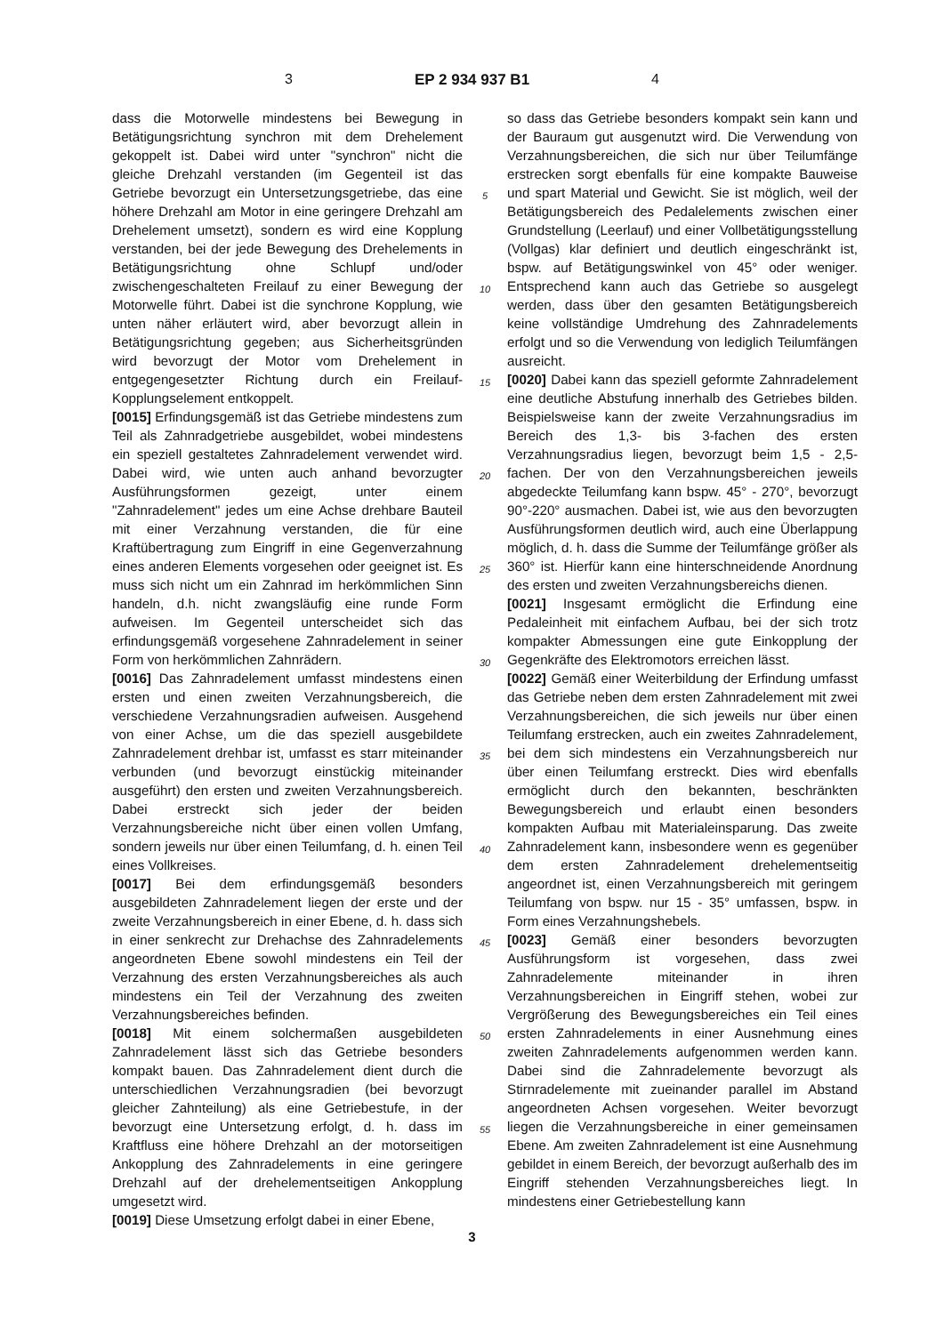3 EP 2 934 937 B1 4
dass die Motorwelle mindestens bei Bewegung in Betätigungsrichtung synchron mit dem Drehelement gekoppelt ist. Dabei wird unter "synchron" nicht die gleiche Drehzahl verstanden (im Gegenteil ist das Getriebe bevorzugt ein Untersetzungsgetriebe, das eine höhere Drehzahl am Motor in eine geringere Drehzahl am Drehelement umsetzt), sondern es wird eine Kopplung verstanden, bei der jede Bewegung des Drehelements in Betätigungsrichtung ohne Schlupf und/oder zwischengeschalteten Freilauf zu einer Bewegung der Motorwelle führt. Dabei ist die synchrone Kopplung, wie unten näher erläutert wird, aber bevorzugt allein in Betätigungsrichtung gegeben; aus Sicherheitsgründen wird bevorzugt der Motor vom Drehelement in entgegengesetzter Richtung durch ein Freilauf-Kopplungselement entkoppelt.
[0015] Erfindungsgemäß ist das Getriebe mindestens zum Teil als Zahnradgetriebe ausgebildet, wobei mindestens ein speziell gestaltetes Zahnradelement verwendet wird. Dabei wird, wie unten auch anhand bevorzugter Ausführungsformen gezeigt, unter einem "Zahnradelement" jedes um eine Achse drehbare Bauteil mit einer Verzahnung verstanden, die für eine Kraftübertragung zum Eingriff in eine Gegenverzahnung eines anderen Elements vorgesehen oder geeignet ist. Es muss sich nicht um ein Zahnrad im herkömmlichen Sinn handeln, d.h. nicht zwangsläufig eine runde Form aufweisen. Im Gegenteil unterscheidet sich das erfindungsgemäß vorgesehene Zahnradelement in seiner Form von herkömmlichen Zahnrädern.
[0016] Das Zahnradelement umfasst mindestens einen ersten und einen zweiten Verzahnungsbereich, die verschiedene Verzahnungsradien aufweisen. Ausgehend von einer Achse, um die das speziell ausgebildete Zahnradelement drehbar ist, umfasst es starr miteinander verbunden (und bevorzugt einstückig miteinander ausgeführt) den ersten und zweiten Verzahnungsbereich. Dabei erstreckt sich jeder der beiden Verzahnungsbereiche nicht über einen vollen Umfang, sondern jeweils nur über einen Teilumfang, d. h. einen Teil eines Vollkreises.
[0017] Bei dem erfindungsgemäß besonders ausgebildeten Zahnradelement liegen der erste und der zweite Verzahnungsbereich in einer Ebene, d. h. dass sich in einer senkrecht zur Drehachse des Zahnradelements angeordneten Ebene sowohl mindestens ein Teil der Verzahnung des ersten Verzahnungsbereiches als auch mindestens ein Teil der Verzahnung des zweiten Verzahnungsbereiches befinden.
[0018] Mit einem solchermaßen ausgebildeten Zahnradelement lässt sich das Getriebe besonders kompakt bauen. Das Zahnradelement dient durch die unterschiedlichen Verzahnungsradien (bei bevorzugt gleicher Zahnteilung) als eine Getriebestufe, in der bevorzugt eine Untersetzung erfolgt, d. h. dass im Kraftfluss eine höhere Drehzahl an der motorseitigen Ankopplung des Zahnradelements in eine geringere Drehzahl auf der drehelementseitigen Ankopplung umgesetzt wird.
[0019] Diese Umsetzung erfolgt dabei in einer Ebene,
5
10
15
20
25
30
35
40
45
50
55
so dass das Getriebe besonders kompakt sein kann und der Bauraum gut ausgenutzt wird. Die Verwendung von Verzahnungsbereichen, die sich nur über Teilumfänge erstrecken sorgt ebenfalls für eine kompakte Bauweise und spart Material und Gewicht. Sie ist möglich, weil der Betätigungsbereich des Pedalelements zwischen einer Grundstellung (Leerlauf) und einer Vollbetätigungsstellung (Vollgas) klar definiert und deutlich eingeschränkt ist, bspw. auf Betätigungswinkel von 45° oder weniger. Entsprechend kann auch das Getriebe so ausgelegt werden, dass über den gesamten Betätigungsbereich keine vollständige Umdrehung des Zahnradelements erfolgt und so die Verwendung von lediglich Teilumfängen ausreicht.
[0020] Dabei kann das speziell geformte Zahnradelement eine deutliche Abstufung innerhalb des Getriebes bilden. Beispielsweise kann der zweite Verzahnungsradius im Bereich des 1,3- bis 3-fachen des ersten Verzahnungsradius liegen, bevorzugt beim 1,5 - 2,5-fachen. Der von den Verzahnungsbereichen jeweils abgedeckte Teilumfang kann bspw. 45° - 270°, bevorzugt 90°-220° ausmachen. Dabei ist, wie aus den bevorzugten Ausführungsformen deutlich wird, auch eine Überlappung möglich, d. h. dass die Summe der Teilumfänge größer als 360° ist. Hierfür kann eine hinterschneidende Anordnung des ersten und zweiten Verzahnungsbereichs dienen.
[0021] Insgesamt ermöglicht die Erfindung eine Pedaleinheit mit einfachem Aufbau, bei der sich trotz kompakter Abmessungen eine gute Einkopplung der Gegenkräfte des Elektromotors erreichen lässt.
[0022] Gemäß einer Weiterbildung der Erfindung umfasst das Getriebe neben dem ersten Zahnradelement mit zwei Verzahnungsbereichen, die sich jeweils nur über einen Teilumfang erstrecken, auch ein zweites Zahnradelement, bei dem sich mindestens ein Verzahnungsbereich nur über einen Teilumfang erstreckt. Dies wird ebenfalls ermöglicht durch den bekannten, beschränkten Bewegungsbereich und erlaubt einen besonders kompakten Aufbau mit Materialeinsparung. Das zweite Zahnradelement kann, insbesondere wenn es gegenüber dem ersten Zahnradelement drehelementseitig angeordnet ist, einen Verzahnungsbereich mit geringem Teilumfang von bspw. nur 15 - 35° umfassen, bspw. in Form eines Verzahnungshebels.
[0023] Gemäß einer besonders bevorzugten Ausführungsform ist vorgesehen, dass zwei Zahnradelemente miteinander in ihren Verzahnungsbereichen in Eingriff stehen, wobei zur Vergrößerung des Bewegungsbereiches ein Teil eines ersten Zahnradelements in einer Ausnehmung eines zweiten Zahnradelements aufgenommen werden kann. Dabei sind die Zahnradelemente bevorzugt als Stirnradelemente mit zueinander parallel im Abstand angeordneten Achsen vorgesehen. Weiter bevorzugt liegen die Verzahnungsbereiche in einer gemeinsamen Ebene. Am zweiten Zahnradelement ist eine Ausnehmung gebildet in einem Bereich, der bevorzugt außerhalb des im Eingriff stehenden Verzahnungsbereiches liegt. In mindestens einer Getriebestellung kann
3